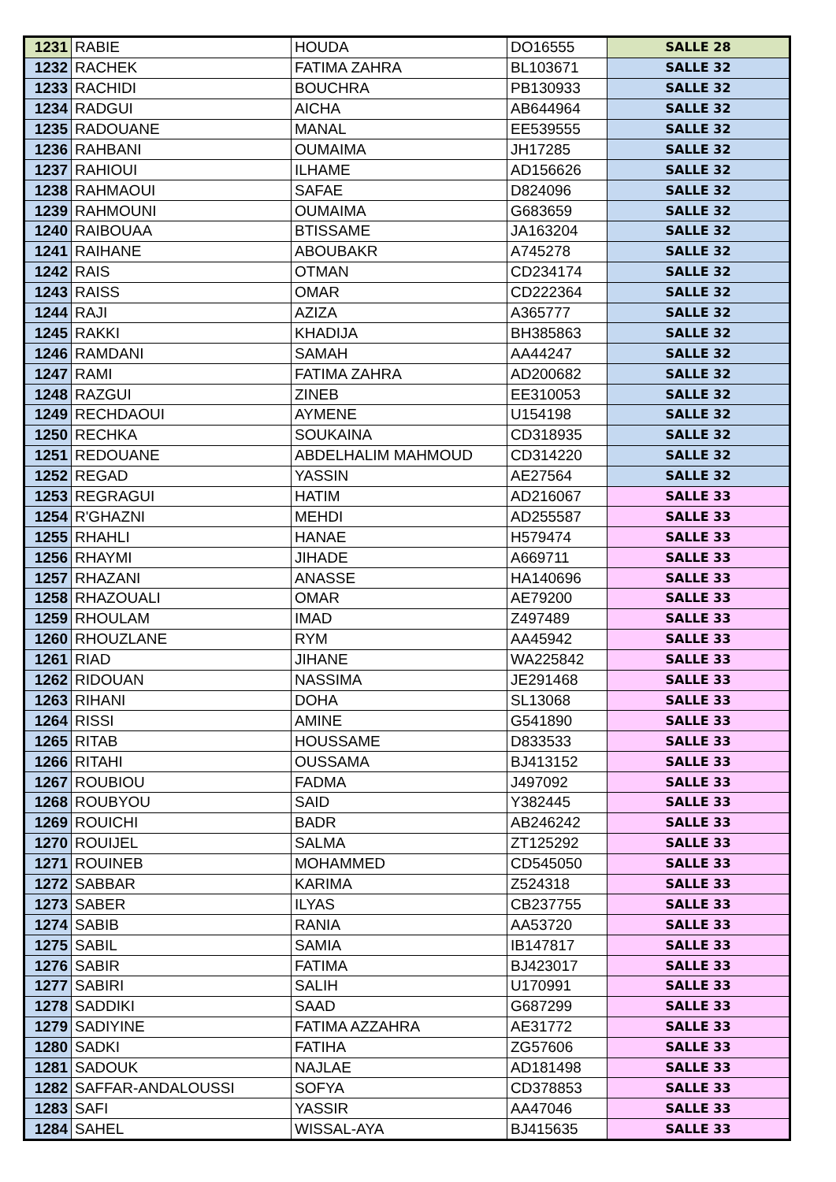| 1231 | RABIE | HOUDA | DO16555 | SALLE 28 |
| 1232 | RACHEK | FATIMA ZAHRA | BL103671 | SALLE 32 |
| 1233 | RACHIDI | BOUCHRA | PB130933 | SALLE 32 |
| 1234 | RADGUI | AICHA | AB644964 | SALLE 32 |
| 1235 | RADOUANE | MANAL | EE539555 | SALLE 32 |
| 1236 | RAHBANI | OUMAIMA | JH17285 | SALLE 32 |
| 1237 | RAHIOUI | ILHAME | AD156626 | SALLE 32 |
| 1238 | RAHMAOUI | SAFAE | D824096 | SALLE 32 |
| 1239 | RAHMOUNI | OUMAIMA | G683659 | SALLE 32 |
| 1240 | RAIBOUAA | BTISSAME | JA163204 | SALLE 32 |
| 1241 | RAIHANE | ABOUBAKR | A745278 | SALLE 32 |
| 1242 | RAIS | OTMAN | CD234174 | SALLE 32 |
| 1243 | RAISS | OMAR | CD222364 | SALLE 32 |
| 1244 | RAJI | AZIZA | A365777 | SALLE 32 |
| 1245 | RAKKI | KHADIJA | BH385863 | SALLE 32 |
| 1246 | RAMDANI | SAMAH | AA44247 | SALLE 32 |
| 1247 | RAMI | FATIMA ZAHRA | AD200682 | SALLE 32 |
| 1248 | RAZGUI | ZINEB | EE310053 | SALLE 32 |
| 1249 | RECHDAOUI | AYMENE | U154198 | SALLE 32 |
| 1250 | RECHKA | SOUKAINA | CD318935 | SALLE 32 |
| 1251 | REDOUANE | ABDELHALIM MAHMOUD | CD314220 | SALLE 32 |
| 1252 | REGAD | YASSIN | AE27564 | SALLE 32 |
| 1253 | REGRAGUI | HATIM | AD216067 | SALLE 33 |
| 1254 | R'GHAZNI | MEHDI | AD255587 | SALLE 33 |
| 1255 | RHAHLI | HANAE | H579474 | SALLE 33 |
| 1256 | RHAYMI | JIHADE | A669711 | SALLE 33 |
| 1257 | RHAZANI | ANASSE | HA140696 | SALLE 33 |
| 1258 | RHAZOUALI | OMAR | AE79200 | SALLE 33 |
| 1259 | RHOULAM | IMAD | Z497489 | SALLE 33 |
| 1260 | RHOUZLANE | RYM | AA45942 | SALLE 33 |
| 1261 | RIAD | JIHANE | WA225842 | SALLE 33 |
| 1262 | RIDOUAN | NASSIMA | JE291468 | SALLE 33 |
| 1263 | RIHANI | DOHA | SL13068 | SALLE 33 |
| 1264 | RISSI | AMINE | G541890 | SALLE 33 |
| 1265 | RITAB | HOUSSAME | D833533 | SALLE 33 |
| 1266 | RITAHI | OUSSAMA | BJ413152 | SALLE 33 |
| 1267 | ROUBIOU | FADMA | J497092 | SALLE 33 |
| 1268 | ROUBYOU | SAID | Y382445 | SALLE 33 |
| 1269 | ROUICHI | BADR | AB246242 | SALLE 33 |
| 1270 | ROUIJEL | SALMA | ZT125292 | SALLE 33 |
| 1271 | ROUINEB | MOHAMMED | CD545050 | SALLE 33 |
| 1272 | SABBAR | KARIMA | Z524318 | SALLE 33 |
| 1273 | SABER | ILYAS | CB237755 | SALLE 33 |
| 1274 | SABIB | RANIA | AA53720 | SALLE 33 |
| 1275 | SABIL | SAMIA | IB147817 | SALLE 33 |
| 1276 | SABIR | FATIMA | BJ423017 | SALLE 33 |
| 1277 | SABIRI | SALIH | U170991 | SALLE 33 |
| 1278 | SADDIKI | SAAD | G687299 | SALLE 33 |
| 1279 | SADIYINE | FATIMA AZZAHRA | AE31772 | SALLE 33 |
| 1280 | SADKI | FATIHA | ZG57606 | SALLE 33 |
| 1281 | SADOUK | NAJLAE | AD181498 | SALLE 33 |
| 1282 | SAFFAR-ANDALOUSSI | SOFYA | CD378853 | SALLE 33 |
| 1283 | SAFI | YASSIR | AA47046 | SALLE 33 |
| 1284 | SAHEL | WISSAL-AYA | BJ415635 | SALLE 33 |